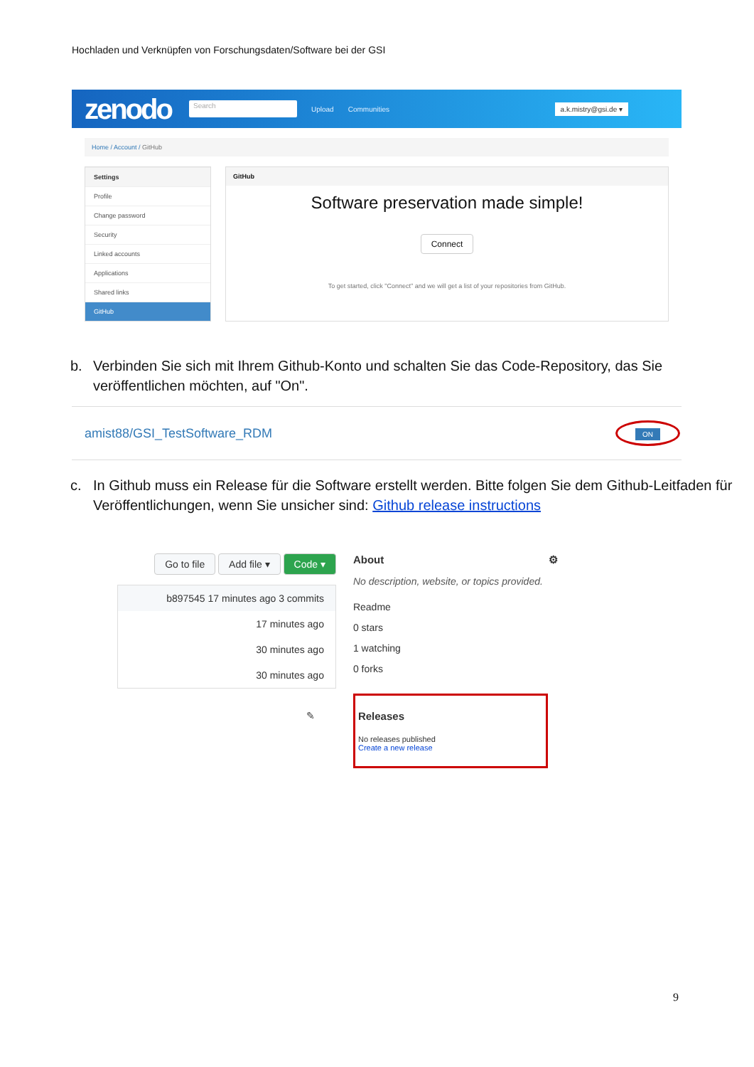Hochladen und Verknüpfen von Forschungsdaten/Software bei der GSI
zenodo Search Upload Communities a.k.mistry@gsi.de ▾
Home / Account / GitHub
Settings
Profile
Change password
Security
Linked accounts
Applications
Shared links
GitHub
GitHub
Software preservation made simple!
Connect
To get started, click "Connect" and we will get a list of your repositories from GitHub.
b. Verbinden Sie sich mit Ihrem Github-Konto und schalten Sie das Code-Repository, das Sie veröffentlichen möchten, auf "On".
amist88/GSI_TestSoftware_RDM ON
c. In Github muss ein Release für die Software erstellt werden. Bitte folgen Sie dem Github-Leitfaden für Veröffentlichungen, wenn Sie unsicher sind: Github release instructions
Go to file Add file ▾ Code ▾
b897545 17 minutes ago 3 commits
17 minutes ago
30 minutes ago
30 minutes ago
✎
About ⚙
No description, website, or topics provided.
Readme
0 stars
1 watching
0 forks
Releases
No releases published
Create a new release
9